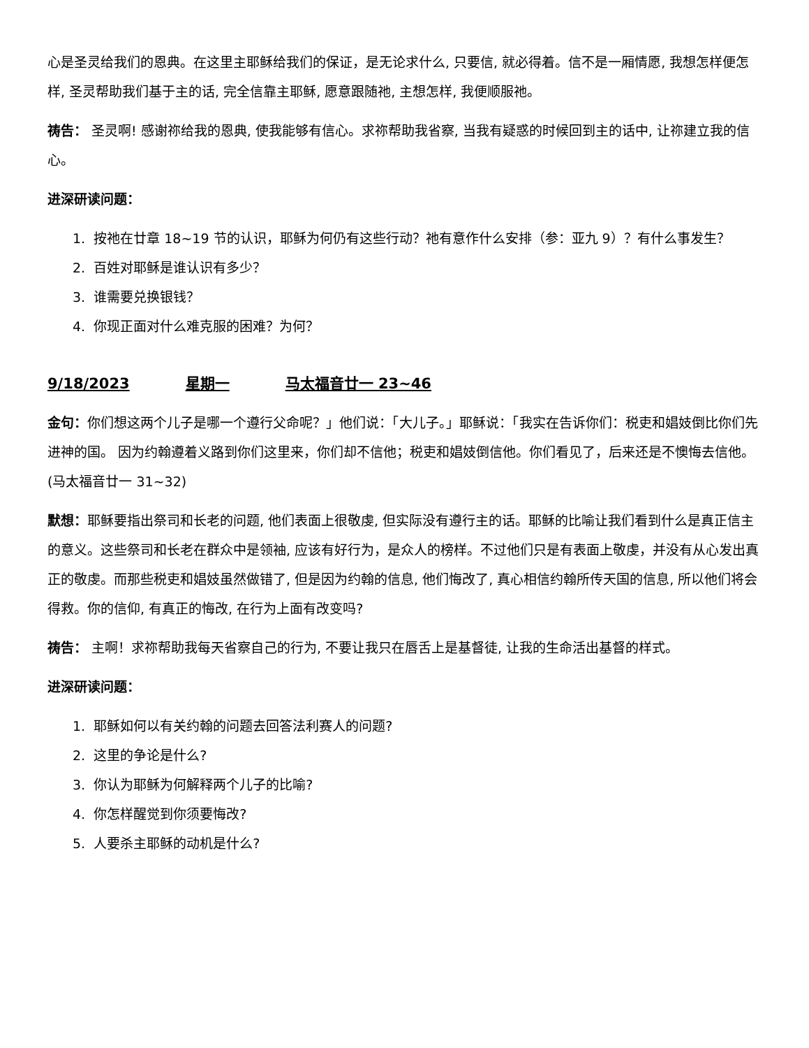心是圣灵给我们的恩典。在这里主耶稣给我们的保证，是无论求什么, 只要信, 就必得着。信不是一厢情愿, 我想怎样便怎样, 圣灵帮助我们基于主的话, 完全信靠主耶稣, 愿意跟随祂, 主想怎样, 我便顺服祂。
祷告： 圣灵啊! 感谢祢给我的恩典, 使我能够有信心。求祢帮助我省察, 当我有疑惑的时候回到主的话中, 让祢建立我的信心。
进深研读问题：
1. 按祂在廿章 18~19 节的认识，耶稣为何仍有这些行动？祂有意作什么安排（参：亚九 9）？有什么事发生？
2. 百姓对耶稣是谁认识有多少？
3. 谁需要兑换银钱？
4. 你现正面对什么难克服的困难？为何？
9/18/2023 星期一 马太福音廿一 23~46
金句：你们想这两个儿子是哪一个遵行父命呢？」他们说：「大儿子。」耶稣说：「我实在告诉你们：税吏和娼妓倒比你们先进神的国。 因为约翰遵着义路到你们这里来，你们却不信他；税吏和娼妓倒信他。你们看见了，后来还是不懊悔去信他。(马太福音廿一 31~32)
默想：耶稣要指出祭司和长老的问题, 他们表面上很敬虔, 但实际没有遵行主的话。耶稣的比喻让我们看到什么是真正信主的意义。这些祭司和长老在群众中是领袖, 应该有好行为，是众人的榜样。不过他们只是有表面上敬虔，并没有从心发出真正的敬虔。而那些税吏和娼妓虽然做错了, 但是因为约翰的信息, 他们悔改了, 真心相信约翰所传天国的信息, 所以他们将会得救。你的信仰, 有真正的悔改, 在行为上面有改变吗?
祷告： 主啊！求祢帮助我每天省察自己的行为, 不要让我只在唇舌上是基督徒, 让我的生命活出基督的样式。
进深研读问题：
1. 耶稣如何以有关约翰的问题去回答法利赛人的问题?
2. 这里的争论是什么?
3. 你认为耶稣为何解释两个儿子的比喻?
4. 你怎样醒觉到你须要悔改?
5. 人要杀主耶稣的动机是什么?